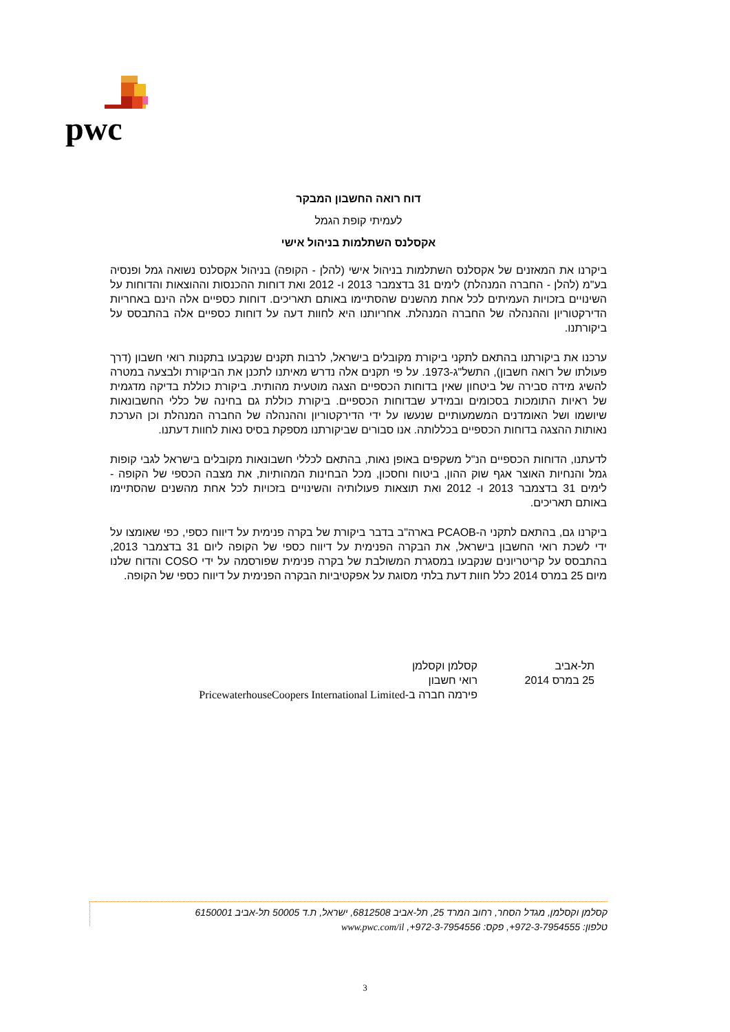pwc
דוח רואה החשבון המבקר
לעמיתי קופת הגמל
אקסלנס השתלמות בניהול אישי
ביקרנו את המאזנים של אקסלנס השתלמות בניהול אישי (להלן - הקופה) בניהול אקסלנס נשואה גמל ופנסיה בע"מ (להלן - החברה המנהלת) לימים 31 בדצמבר 2013 ו- 2012 ואת דוחות ההכנסות וההוצאות והדוחות על השינויים בזכויות העמיתים לכל אחת מהשנים שהסתיימו באותם תאריכים. דוחות כספיים אלה הינם באחריות הדירקטוריון וההנהלה של החברה המנהלת. אחריותנו היא לחוות דעה על דוחות כספיים אלה בהתבסס על ביקורתנו.
ערכנו את ביקורתנו בהתאם לתקני ביקורת מקובלים בישראל, לרבות תקנים שנקבעו בתקנות רואי חשבון (דרך פעולתו של רואה חשבון), התשל"ג-1973. על פי תקנים אלה נדרש מאיתנו לתכנן את הביקורת ולבצעה במטרה להשיג מידה סבירה של ביטחון שאין בדוחות הכספיים הצגה מוטעית מהותית. ביקורת כוללת בדיקה מדגמית של ראיות התומכות בסכומים ובמידע שבדוחות הכספיים. ביקורת כוללת גם בחינה של כללי החשבונאות שיושמו ושל האומדנים המשמעותיים שנעשו על ידי הדירקטוריון וההנהלה של החברה המנהלת וכן הערכת נאותות ההצגה בדוחות הכספיים בכללותה. אנו סבורים שביקורתנו מספקת בסיס נאות לחוות דעתנו.
לדעתנו, הדוחות הכספיים הנ"ל משקפים באופן נאות, בהתאם לכללי חשבונאות מקובלים בישראל לגבי קופות גמל והנחיות האוצר אגף שוק ההון, ביטוח וחסכון, מכל הבחינות המהותיות, את מצבה הכספי של הקופה - לימים 31 בדצמבר 2013 ו- 2012 ואת תוצאות פעולותיה והשינויים בזכויות לכל אחת מהשנים שהסתיימו באותם תאריכים.
ביקרנו גם, בהתאם לתקני ה-PCAOB בארה"ב בדבר ביקורת של בקרה פנימית על דיווח כספי, כפי שאומצו על ידי לשכת רואי החשבון בישראל, את הבקרה הפנימית על דיווח כספי של הקופה ליום 31 בדצמבר 2013, בהתבסס על קריטריונים שנקבעו במסגרת המשולבת של בקרה פנימית שפורסמה על ידי COSO והדוח שלנו מיום 25 במרס 2014 כלל חוות דעת בלתי מסוגת על אפקטיביות הבקרה הפנימית על דיווח כספי של הקופה.
תל-אביב
25 במרס 2014
קסלמן וקסלמן
רואי חשבון
פירמה חברה ב-PricewaterhouseCoopers International Limited
קסלמן וקסלמן, מגדל הסחר, רחוב המרד 25, תל-אביב 6812508, ישראל, ת.ד 50005 תל-אביב 6150001
טלפון: 972-3-7954555+, פקס: 972-3-7954556+, www.pwc.com/il
3